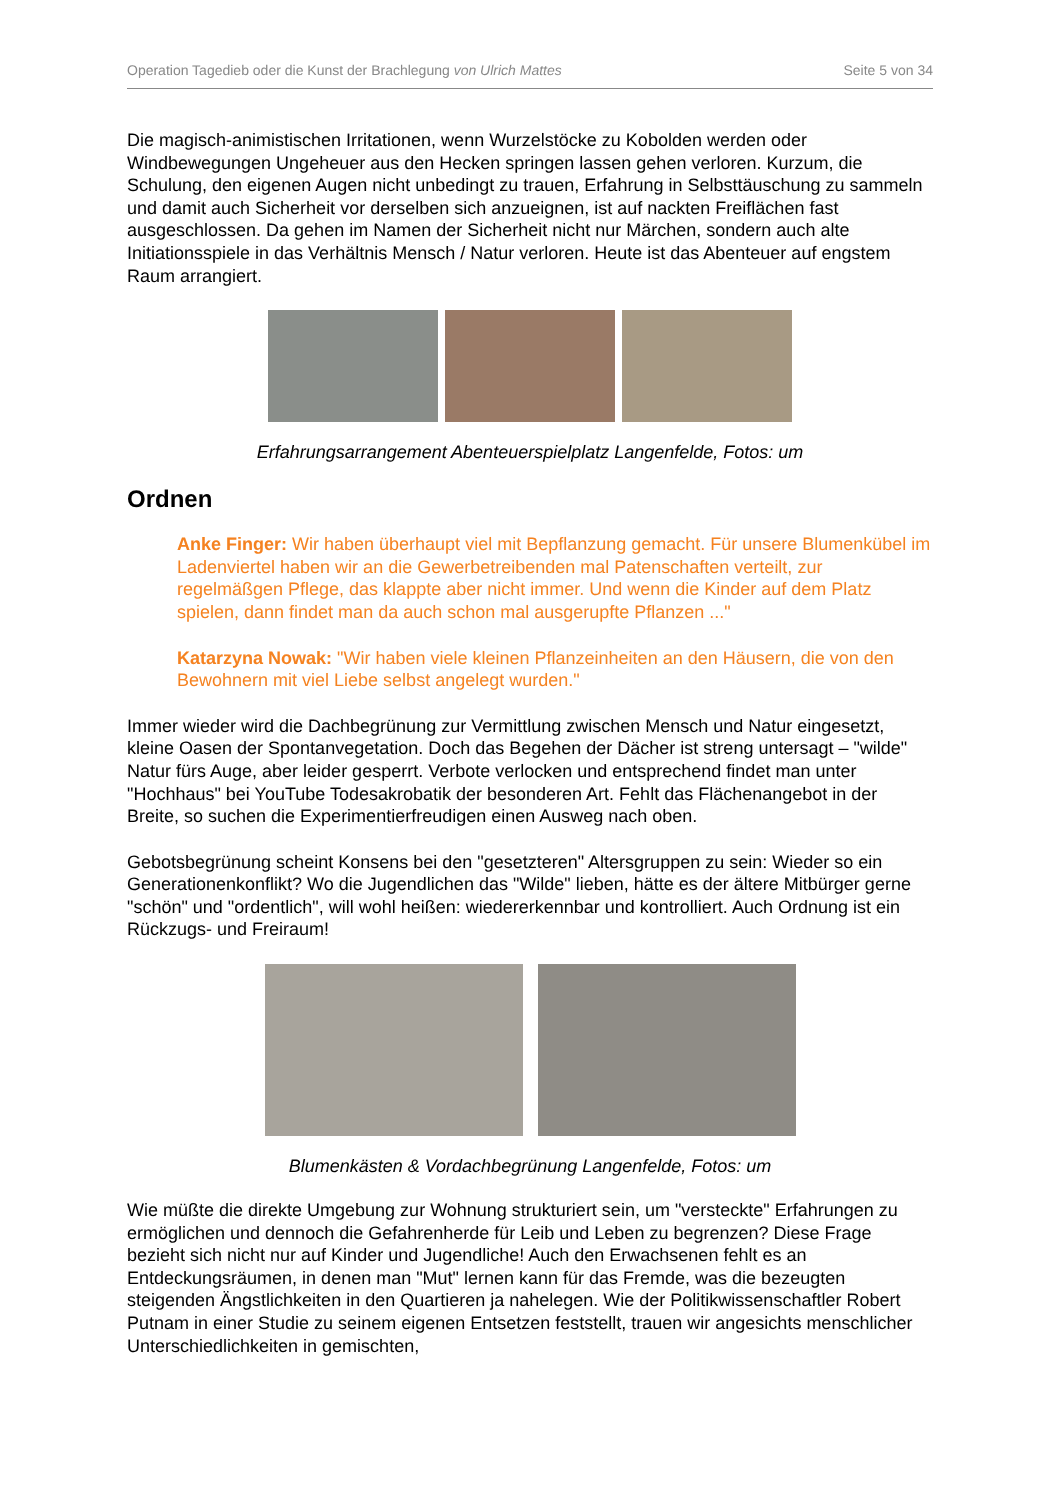Operation Tagedieb oder die Kunst der Brachlegung von Ulrich Mattes Seite 5 von 34
Die magisch-animistischen Irritationen, wenn Wurzelstöcke zu Kobolden werden oder Windbewegungen Ungeheuer aus den Hecken springen lassen gehen verloren. Kurzum, die Schulung, den eigenen Augen nicht unbedingt zu trauen, Erfahrung in Selbsttäuschung zu sammeln und damit auch Sicherheit vor derselben sich anzueignen, ist auf nackten Freiflächen fast ausgeschlossen. Da gehen im Namen der Sicherheit nicht nur Märchen, sondern auch alte Initiationsspiele in das Verhältnis Mensch / Natur verloren. Heute ist das Abenteuer auf engstem Raum arrangiert.
Erfahrungsarrangement Abenteuerspielplatz Langenfelde, Fotos: um
Ordnen
Anke Finger: Wir haben überhaupt viel mit Bepflanzung gemacht. Für unsere Blumenkübel im Ladenviertel haben wir an die Gewerbetreibenden mal Patenschaften verteilt, zur regelmäßgen Pflege, das klappte aber nicht immer. Und wenn die Kinder auf dem Platz spielen, dann findet man da auch schon mal ausgerupfte Pflanzen ..."
Katarzyna Nowak: "Wir haben viele kleinen Pflanzeinheiten an den Häusern, die von den Bewohnern mit viel Liebe selbst angelegt wurden."
Immer wieder wird die Dachbegrünung zur Vermittlung zwischen Mensch und Natur eingesetzt, kleine Oasen der Spontanvegetation. Doch das Begehen der Dächer ist streng untersagt – "wilde" Natur fürs Auge, aber leider gesperrt. Verbote verlocken und entsprechend findet man unter "Hochhaus" bei YouTube Todesakrobatik der besonderen Art. Fehlt das Flächenangebot in der Breite, so suchen die Experimentierfreudigen einen Ausweg nach oben.
Gebotsbegrünung scheint Konsens bei den "gesetzteren" Altersgruppen zu sein: Wieder so ein Generationenkonflikt? Wo die Jugendlichen das "Wilde" lieben, hätte es der ältere Mitbürger gerne "schön" und "ordentlich", will wohl heißen: wiedererkennbar und kontrolliert. Auch Ordnung ist ein Rückzugs- und Freiraum!
Blumenkästen & Vordachbegrünung Langenfelde, Fotos: um
Wie müßte die direkte Umgebung zur Wohnung strukturiert sein, um "versteckte" Erfahrungen zu ermöglichen und dennoch die Gefahrenherde für Leib und Leben zu begrenzen? Diese Frage bezieht sich nicht nur auf Kinder und Jugendliche! Auch den Erwachsenen fehlt es an Entdeckungsräumen, in denen man "Mut" lernen kann für das Fremde, was die bezeugten steigenden Ängstlichkeiten in den Quartieren ja nahelegen. Wie der Politikwissenschaftler Robert Putnam in einer Studie zu seinem eigenen Entsetzen feststellt, trauen wir angesichts menschlicher Unterschiedlichkeiten in gemischten,